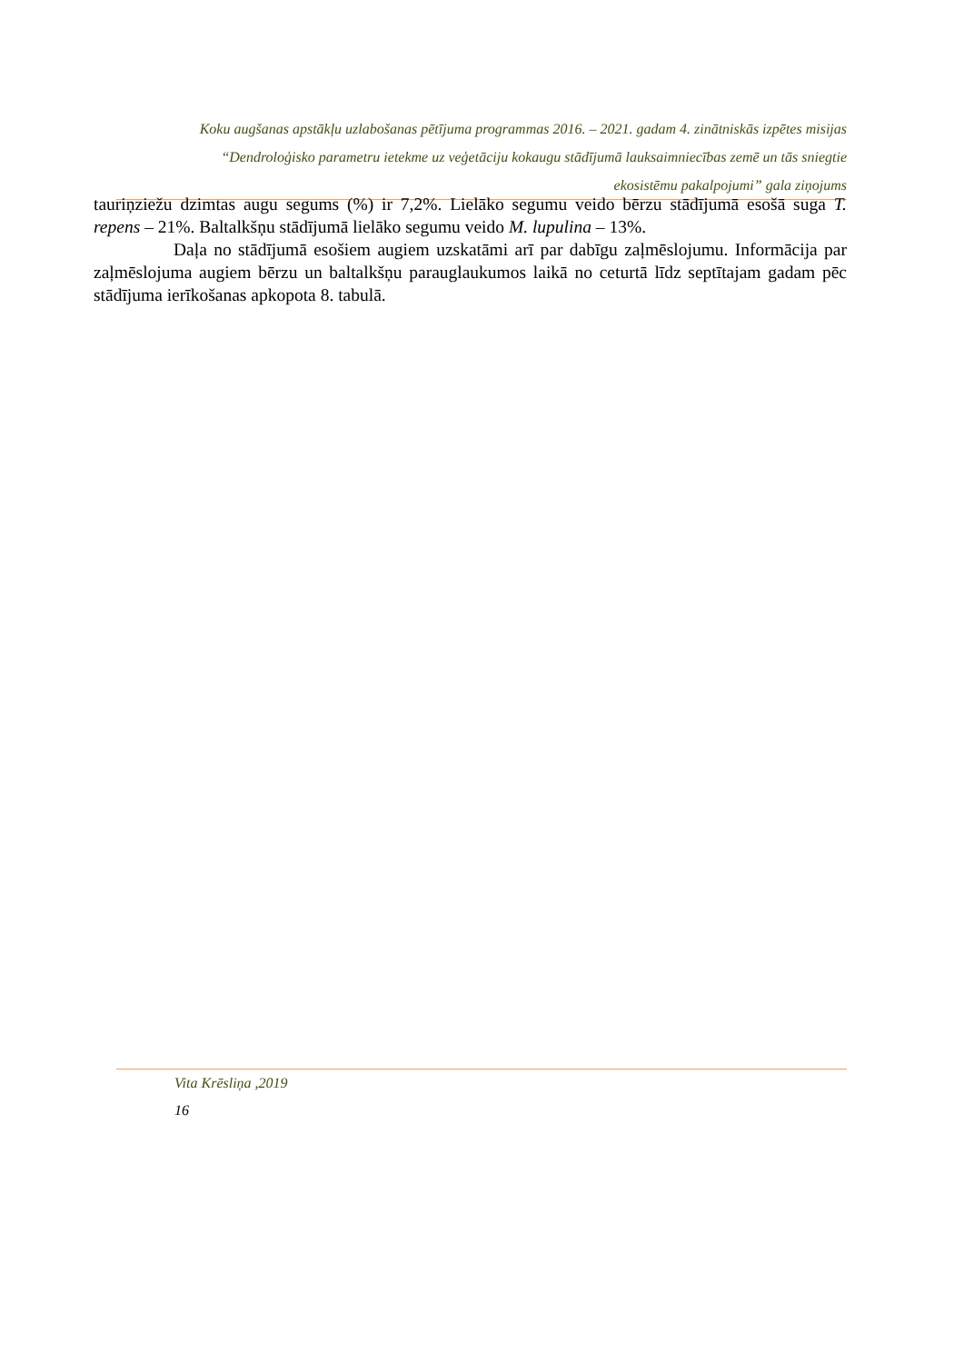Koku augšanas apstākļu uzlabošanas pētījuma programmas 2016. – 2021. gadam 4. zinātniskās izpētes misijas
“Dendroloģisko parametru ietekme uz veģetāciju kokaugu stādījumā lauksaimniecības zemē un tās sniegtie
ekosistēmu pakalpojumi” gala ziņojums
tauriņziežu dzimtas augu segums (%) ir 7,2%. Lielāko segumu veido bērzu stādījumā esošā suga T. repens – 21%. Baltalkšņu stādījumā lielāko segumu veido M. lupulina – 13%.
Daļa no stādījumā esošiem augiem uzskatāmi arī par dabīgu zaļmēslojumu. Informācija par zaļmēslojuma augiem bērzu un baltalkšņu parauglaukumos laikā no ceturtā līdz septītajam gadam pēc stādījuma ierīkošanas apkopota 8. tabulā.
Vita Krēsliņa ,2019
16